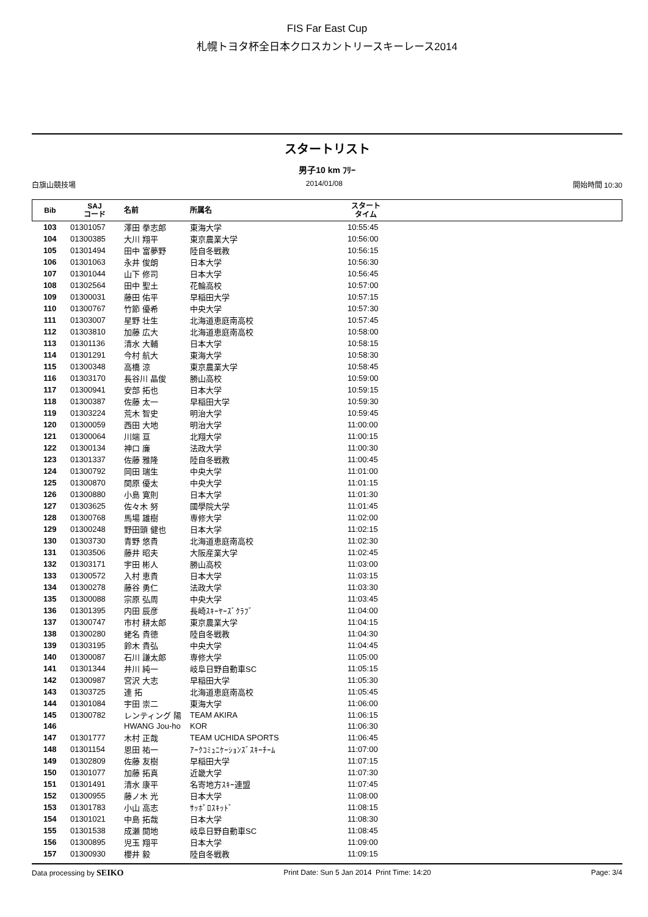FIS Far East Cup
札幌トヨタ杯全日本クロスカントリースキーレース2014
スタートリスト
男子10 km ﾌﾘｰ
白旗山競技場 2014/01/08 開始時間 10:30
| Bib | SAJ コード | 名前 | 所属名 | スタート タイム | |
| --- | --- | --- | --- | --- | --- |
| 103 | 01301057 | 澤田 拳志郎 | 東海大学 | 10:55:45 | |
| 104 | 01300385 | 大川 翔平 | 東京農業大学 | 10:56:00 | |
| 105 | 01301494 | 田中 富夢野 | 陸自冬戦教 | 10:56:15 | |
| 106 | 01301063 | 永井 俊朗 | 日本大学 | 10:56:30 | |
| 107 | 01301044 | 山下 修司 | 日本大学 | 10:56:45 | |
| 108 | 01302564 | 田中 聖土 | 花輪高校 | 10:57:00 | |
| 109 | 01300031 | 藤田 佑平 | 早稲田大学 | 10:57:15 | |
| 110 | 01300767 | 竹節 優希 | 中央大学 | 10:57:30 | |
| 111 | 01303007 | 星野 壮生 | 北海道恵庭南高校 | 10:57:45 | |
| 112 | 01303810 | 加藤 広大 | 北海道恵庭南高校 | 10:58:00 | |
| 113 | 01301136 | 清水 大輔 | 日本大学 | 10:58:15 | |
| 114 | 01301291 | 今村 航大 | 東海大学 | 10:58:30 | |
| 115 | 01300348 | 高橋 涼 | 東京農業大学 | 10:58:45 | |
| 116 | 01303170 | 長谷川 晶俊 | 勝山高校 | 10:59:00 | |
| 117 | 01300941 | 安部 拓也 | 日本大学 | 10:59:15 | |
| 118 | 01300387 | 佐藤 太一 | 早稲田大学 | 10:59:30 | |
| 119 | 01303224 | 荒木 智史 | 明治大学 | 10:59:45 | |
| 120 | 01300059 | 西田 大地 | 明治大学 | 11:00:00 | |
| 121 | 01300064 | 川端 亘 | 北翔大学 | 11:00:15 | |
| 122 | 01300134 | 神口 廉 | 法政大学 | 11:00:30 | |
| 123 | 01301337 | 佐藤 雅隆 | 陸自冬戦教 | 11:00:45 | |
| 124 | 01300792 | 岡田 瑞生 | 中央大学 | 11:01:00 | |
| 125 | 01300870 | 関原 優太 | 中央大学 | 11:01:15 | |
| 126 | 01300880 | 小島 寛則 | 日本大学 | 11:01:30 | |
| 127 | 01303625 | 佐々木 努 | 國學院大学 | 11:01:45 | |
| 128 | 01300768 | 馬場 雄樹 | 専修大学 | 11:02:00 | |
| 129 | 01300248 | 野田頭 健也 | 日本大学 | 11:02:15 | |
| 130 | 01303730 | 青野 悠貴 | 北海道恵庭南高校 | 11:02:30 | |
| 131 | 01303506 | 藤井 昭夫 | 大阪産業大学 | 11:02:45 | |
| 132 | 01303171 | 宇田 彬人 | 勝山高校 | 11:03:00 | |
| 133 | 01300572 | 入村 恵貴 | 日本大学 | 11:03:15 | |
| 134 | 01300278 | 藤谷 勇仁 | 法政大学 | 11:03:30 | |
| 135 | 01300088 | 宗原 弘周 | 中央大学 | 11:03:45 | |
| 136 | 01301395 | 内田 辰彦 | 長崎ｽｷｰﾔｰｽﾞｸﾗﾌﾞ | 11:04:00 | |
| 137 | 01300747 | 市村 耕太郎 | 東京農業大学 | 11:04:15 | |
| 138 | 01300280 | 蛯名 貴徳 | 陸自冬戦教 | 11:04:30 | |
| 139 | 01303195 | 鈴木 貴弘 | 中央大学 | 11:04:45 | |
| 140 | 01300087 | 石川 謙太郎 | 専修大学 | 11:05:00 | |
| 141 | 01301344 | 井川 純一 | 岐阜日野自動車SC | 11:05:15 | |
| 142 | 01300987 | 宮沢 大志 | 早稲田大学 | 11:05:30 | |
| 143 | 01303725 | 連 拓 | 北海道恵庭南高校 | 11:05:45 | |
| 144 | 01301084 | 宇田 崇二 | 東海大学 | 11:06:00 | |
| 145 | 01300782 | レンティング 陽 | TEAM AKIRA | 11:06:15 | |
| 146 | | HWANG Jou-ho | KOR | 11:06:30 | |
| 147 | 01301777 | 木村 正哉 | TEAM UCHIDA SPORTS | 11:06:45 | |
| 148 | 01301154 | 恩田 祐一 | ｱｰｸｺﾐｭﾆｹｰｼｮﾝｽﾞｽｷｰﾁｰﾑ | 11:07:00 | |
| 149 | 01302809 | 佐藤 友樹 | 早稲田大学 | 11:07:15 | |
| 150 | 01301077 | 加藤 拓真 | 近畿大学 | 11:07:30 | |
| 151 | 01301491 | 清水 康平 | 名寄地方ｽｷｰ連盟 | 11:07:45 | |
| 152 | 01300955 | 藤ノ木 光 | 日本大学 | 11:08:00 | |
| 153 | 01301783 | 小山 高志 | ｻｯﾎﾟﾛｽｷｯﾄﾞ | 11:08:15 | |
| 154 | 01301021 | 中島 拓哉 | 日本大学 | 11:08:30 | |
| 155 | 01301538 | 成瀬 開地 | 岐阜日野自動車SC | 11:08:45 | |
| 156 | 01300895 | 児玉 翔平 | 日本大学 | 11:09:00 | |
| 157 | 01300930 | 櫻井 毅 | 陸自冬戦教 | 11:09:15 | |
Data processing by SEIKO Print Date: Sun 5 Jan 2014 Print Time: 14:20 Page: 3/4